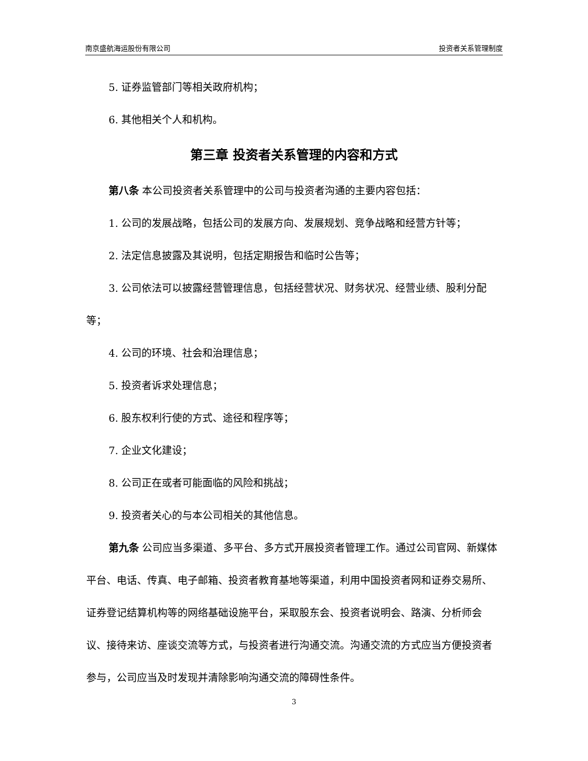南京盛航海运股份有限公司 投资者关系管理制度
5. 证券监管部门等相关政府机构；
6. 其他相关个人和机构。
第三章 投资者关系管理的内容和方式
第八条 本公司投资者关系管理中的公司与投资者沟通的主要内容包括：
1. 公司的发展战略，包括公司的发展方向、发展规划、竞争战略和经营方针等；
2. 法定信息披露及其说明，包括定期报告和临时公告等；
3. 公司依法可以披露经营管理信息，包括经营状况、财务状况、经营业绩、股利分配等；
4. 公司的环境、社会和治理信息；
5. 投资者诉求处理信息；
6. 股东权利行使的方式、途径和程序等；
7. 企业文化建设；
8. 公司正在或者可能面临的风险和挑战；
9. 投资者关心的与本公司相关的其他信息。
第九条 公司应当多渠道、多平台、多方式开展投资者管理工作。通过公司官网、新媒体平台、电话、传真、电子邮箱、投资者教育基地等渠道，利用中国投资者网和证券交易所、证券登记结算机构等的网络基础设施平台，采取股东会、投资者说明会、路演、分析师会议、接待来访、座谈交流等方式，与投资者进行沟通交流。沟通交流的方式应当方便投资者参与，公司应当及时发现并清除影响沟通交流的障碍性条件。
3